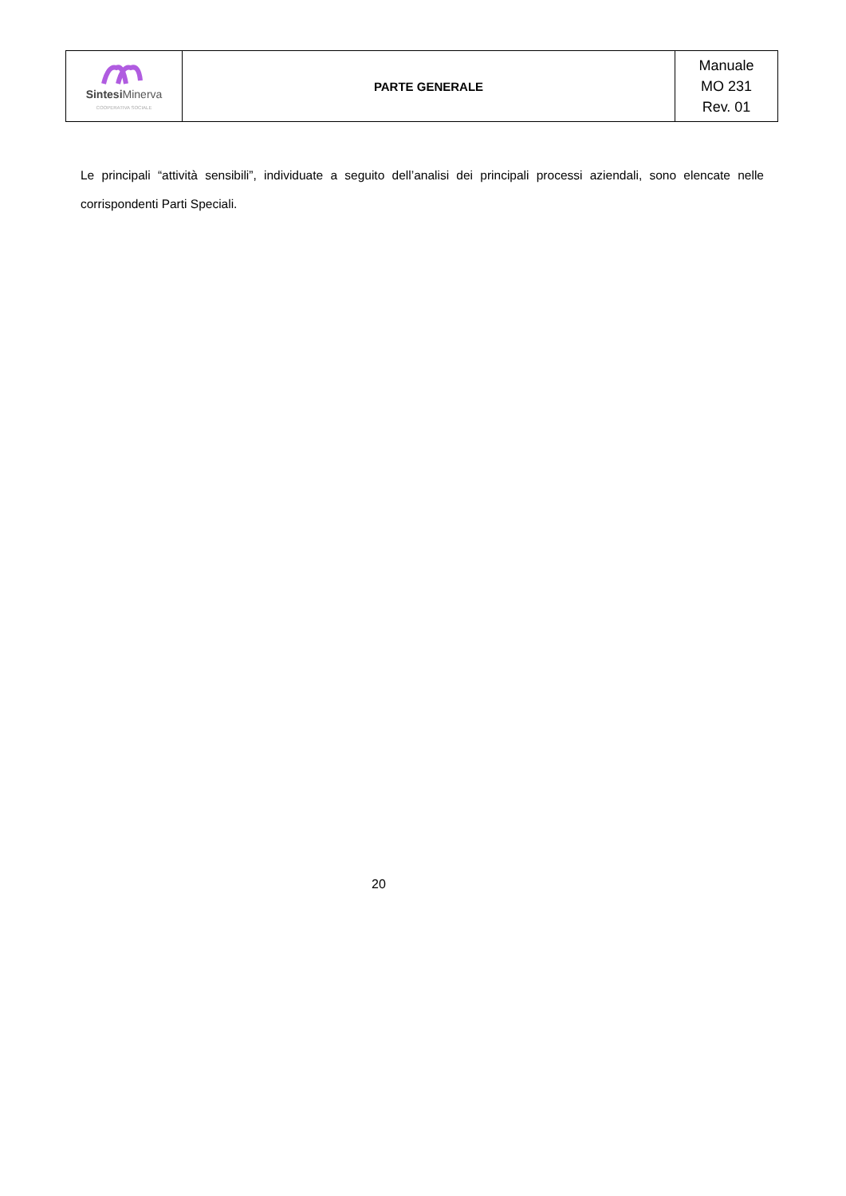| Sintesi Minerva COOPERATIVA SOCIALE | PARTE GENERALE | Manuale MO 231 Rev. 01 |
Le principali “attività sensibili”, individuate a seguito dell’analisi dei principali processi aziendali, sono elencate nelle corrispondenti Parti Speciali.
20